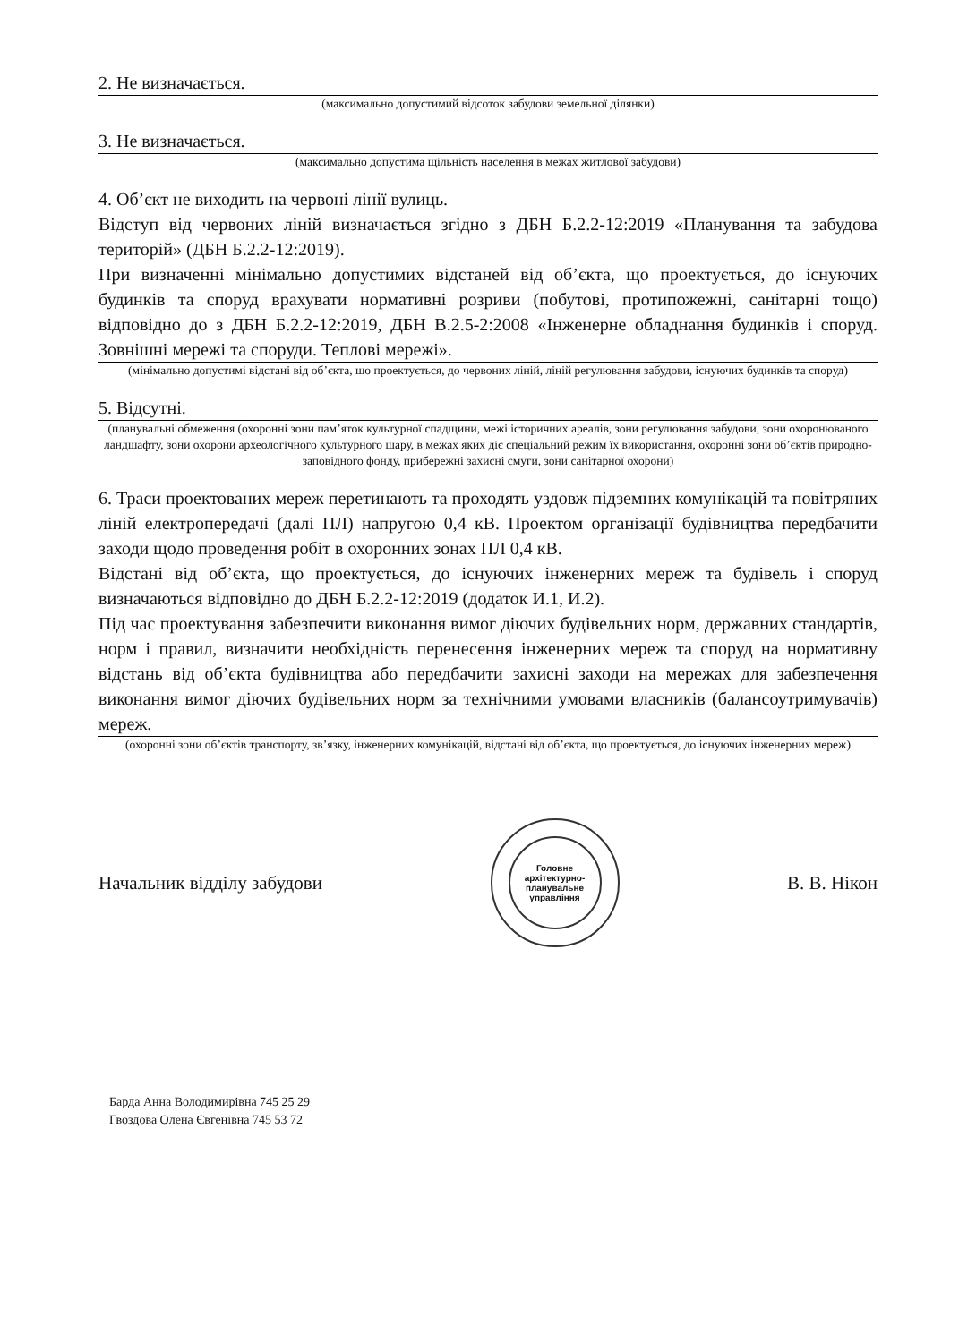2. Не визначається.
(максимально допустимий відсоток забудови земельної ділянки)
3. Не визначається.
(максимально допустима щільність населення в межах житлової забудови)
4. Об’єкт не виходить на червоні лінії вулиць.
Відступ від червоних ліній визначається згідно з ДБН Б.2.2-12:2019 «Планування та забудова територій» (ДБН Б.2.2-12:2019).
При визначенні мінімально допустимих відстаней від об’єкта, що проектується, до існуючих будинків та споруд врахувати нормативні розриви (побутові, протипожежні, санітарні тощо) відповідно до з ДБН Б.2.2-12:2019, ДБН В.2.5-2:2008 «Інженерне обладнання будинків і споруд. Зовнішні мережі та споруди. Теплові мережі».
(мінімально допустимі відстані від об’єкта, що проектується, до червоних ліній, ліній регулювання забудови, існуючих будинків та споруд)
5. Відсутні.
(планувальні обмеження (охоронні зони пам’яток культурної спадщини, межі історичних ареалів, зони регулювання забудови, зони охоронюваного ландшафту, зони охорони археологічного культурного шару, в межах яких діє спеціальний режим їх використання, охоронні зони об’єктів природно-заповідного фонду, прибережні захисні смуги, зони санітарної охорони)
6. Траси проектованих мереж перетинають та проходять уздовж підземних комунікацій та повітряних ліній електропередачі (далі ПЛ) напругою 0,4 кВ. Проектом організації будівництва передбачити заходи щодо проведення робіт в охоронних зонах ПЛ 0,4 кВ.
Відстані від об’єкта, що проектується, до існуючих інженерних мереж та будівель і споруд визначаються відповідно до ДБН Б.2.2-12:2019 (додаток И.1, И.2).
Під час проектування забезпечити виконання вимог діючих будівельних норм, державних стандартів, норм і правил, визначити необхідність перенесення інженерних мереж та споруд на нормативну відстань від об’єкта будівництва або передбачити захисні заходи на мережах для забезпечення виконання вимог діючих будівельних норм за технічними умовами власників (балансоутримувачів) мереж.
(охоронні зони об’єктів транспорту, зв’язку, інженерних комунікацій, відстані від об’єкта, що проектується, до існуючих інженерних мереж)
Начальник відділу забудови
Головне архітектурно-планувальне управління
В. В. Нікон
Барда Анна Володимирівна 745 25 29
Гвоздова Олена Євгенівна 745 53 72